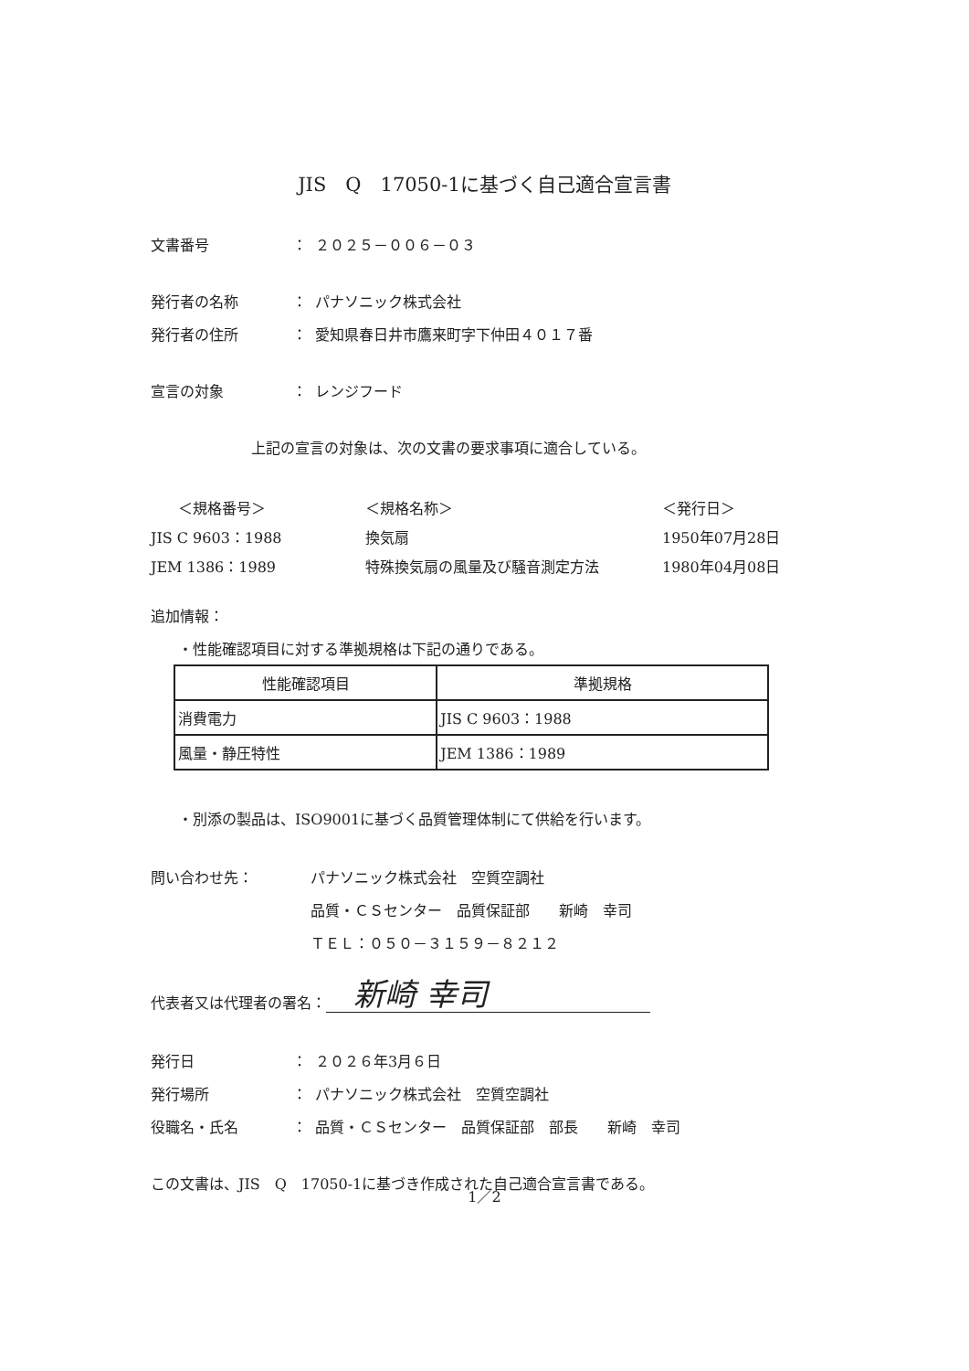JIS　Q　17050-1に基づく自己適合宣言書
文書番号 ： ２０２５－００６－０３
発行者の名称 ： パナソニック株式会社
発行者の住所 ： 愛知県春日井市鷹来町字下仲田４０１７番
宣言の対象 ： レンジフード
上記の宣言の対象は、次の文書の要求事項に適合している。
| ＜規格番号＞ | ＜規格名称＞ | ＜発行日＞ |
| --- | --- | --- |
| JIS C 9603：1988 | 換気扇 | 1950年07月28日 |
| JEM 1386：1989 | 特殊換気扇の風量及び騒音測定方法 | 1980年04月08日 |
追加情報：
・性能確認項目に対する準拠規格は下記の通りである。
| 性能確認項目 | 準拠規格 |
| --- | --- |
| 消費電力 | JIS C 9603：1988 |
| 風量・静圧特性 | JEM 1386：1989 |
・別添の製品は、ISO9001に基づく品質管理体制にて供給を行います。
問い合わせ先： パナソニック株式会社　空質空調社
品質・ＣＳセンター　品質保証部　　新崎　幸司
ＴＥＬ：０５０－３１５９－８２１２
代表者又は代理者の署名： 新崎 幸司
発行日 ： ２０２６年3月６日
発行場所 ： パナソニック株式会社　空質空調社
役職名・氏名 ： 品質・ＣＳセンター　品質保証部　部長　　新崎　幸司
この文書は、JIS　Q　17050-1に基づき作成された自己適合宣言書である。
1／2